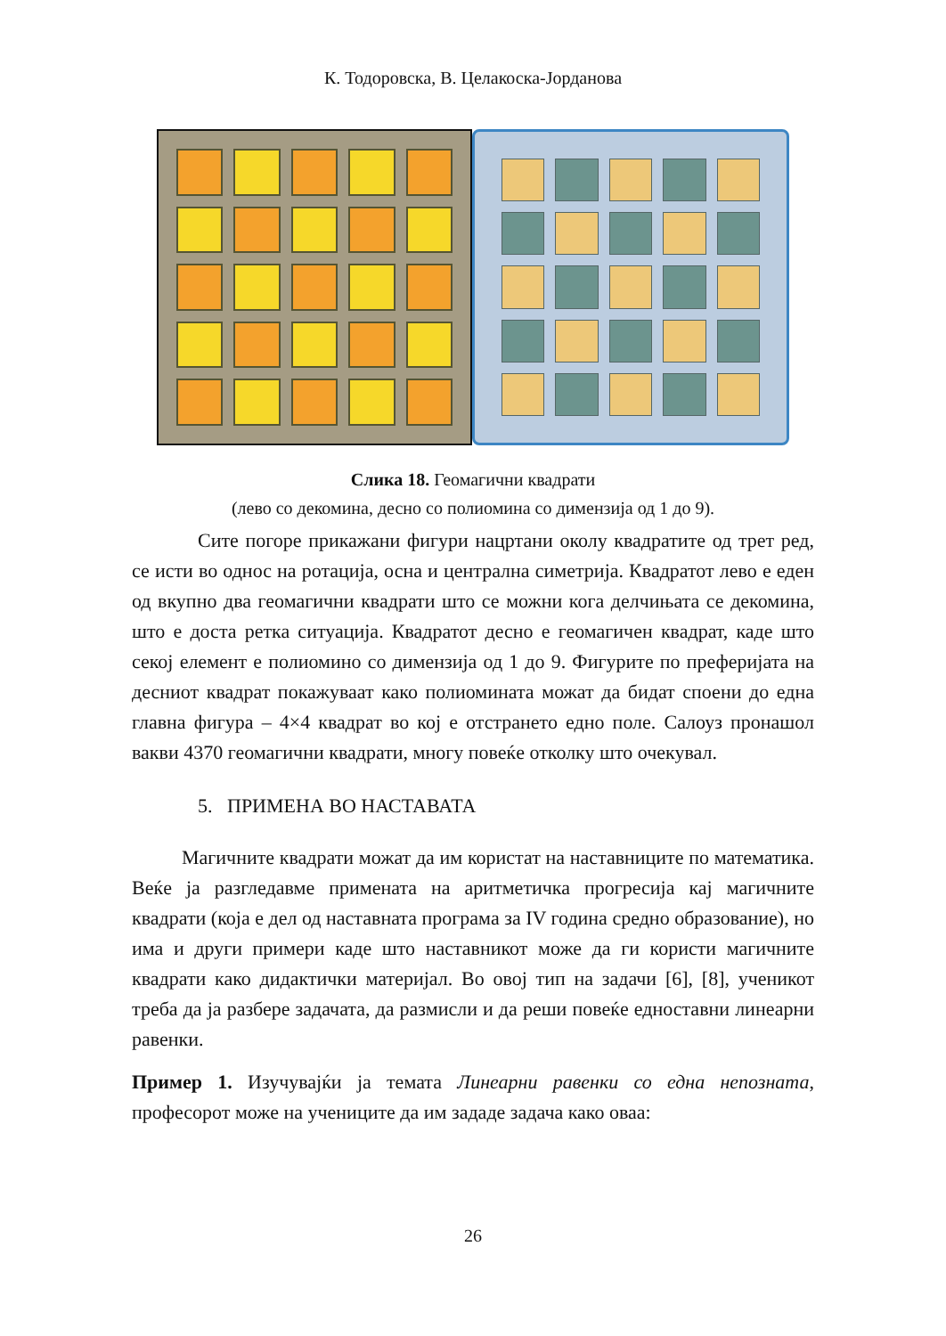К. Тодоровска, В. Целакоска-Јорданова
Слика 18. Геомагични квадрати
(лево со декомина, десно со полиомина со димензија од 1 до 9).
Сите погоре прикажани фигури нацртани околу квадратите од трет ред, се исти во однос на ротација, осна и централна симетрија. Квадратот лево е еден од вкупно два геомагични квадрати што се можни кога делчињата се декомина, што е доста ретка ситуација. Квадратот десно е геомагичен квадрат, каде што секој елемент е полиомино со димензија од 1 до 9. Фигурите по преферијата на десниот квадрат покажуваат како полиомината можат да бидат споени до една главна фигура – 4×4 квадрат во кој е отстрането едно поле. Салоуз пронашол вакви 4370 геомагични квадрати, многу повеќе отколку што очекувал.
5. ПРИМЕНА ВО НАСТАВАТА
Магичните квадрати можат да им користат на наставниците по математика. Веќе ја разгледавме примената на аритметичка прогресија кај магичните квадрати (која е дел од наставната програма за IV година средно образование), но има и други примери каде што наставникот може да ги користи магичните квадрати како дидактички материјал. Во овој тип на задачи [6], [8], ученикот треба да ја разбере задачата, да размисли и да реши повеќе едноставни линеарни равенки.
Пример 1. Изучувајќи ја темата Линеарни равенки со една непозната, професорот може на учениците да им зададе задача како оваа:
26